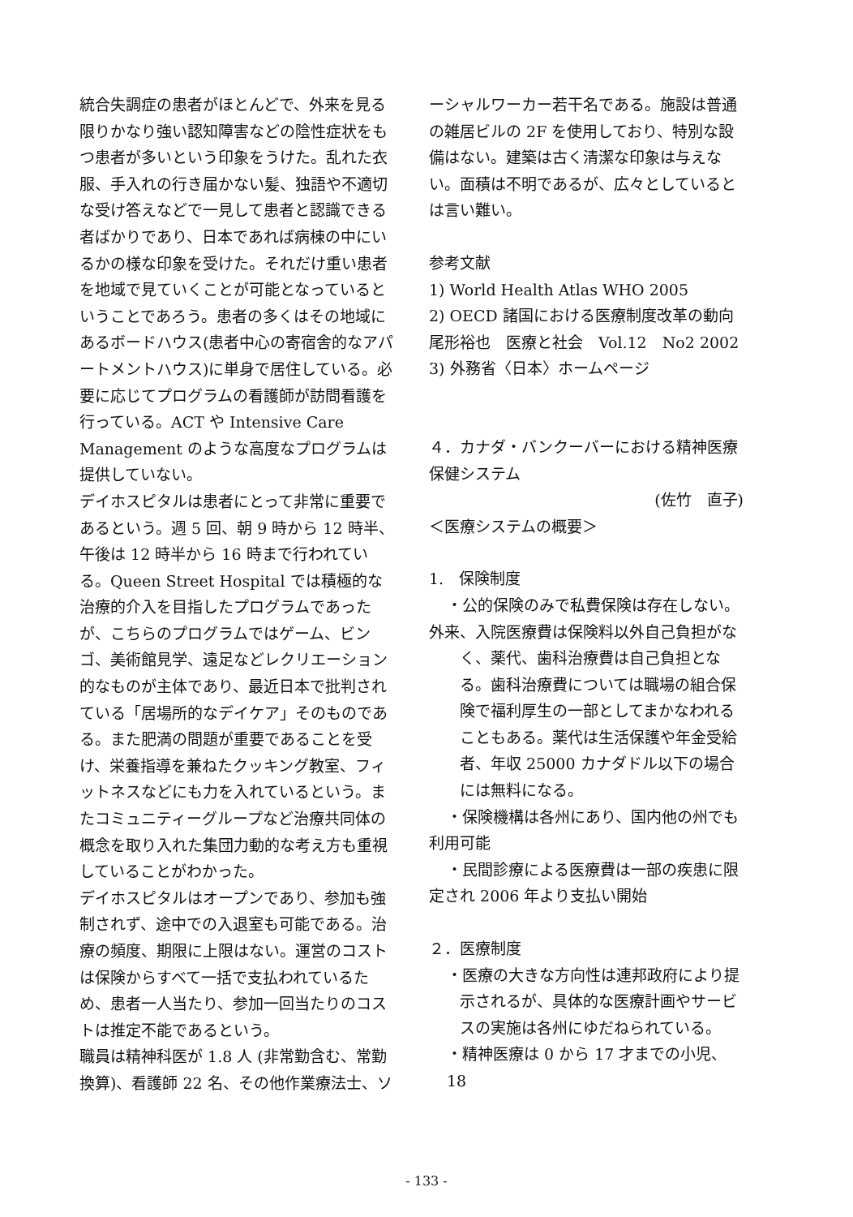統合失調症の患者がほとんどで、外来を見る限りかなり強い認知障害などの陰性症状をもつ患者が多いという印象をうけた。乱れた衣服、手入れの行き届かない髪、独語や不適切な受け答えなどで一見して患者と認識できる者ばかりであり、日本であれば病棟の中にいるかの様な印象を受けた。それだけ重い患者を地域で見ていくことが可能となっているということであろう。患者の多くはその地域にあるボードハウス(患者中心の寄宿舎的なアパートメントハウス)に単身で居住している。必要に応じてプログラムの看護師が訪問看護を行っている。ACT や Intensive Care Management のような高度なプログラムは提供していない。
デイホスピタルは患者にとって非常に重要であるという。週 5 回、朝 9 時から 12 時半、午後は 12 時半から 16 時まで行われている。Queen Street Hospital では積極的な治療的介入を目指したプログラムであったが、こちらのプログラムではゲーム、ビンゴ、美術館見学、遠足などレクリエーション的なものが主体であり、最近日本で批判されている「居場所的なデイケア」そのものである。また肥満の問題が重要であることを受け、栄養指導を兼ねたクッキング教室、フィットネスなどにも力を入れているという。またコミュニティーグループなど治療共同体の概念を取り入れた集団力動的な考え方も重視していることがわかった。
デイホスピタルはオープンであり、参加も強制されず、途中での入退室も可能である。治療の頻度、期限に上限はない。運営のコストは保険からすべて一括で支払われているため、患者一人当たり、参加一回当たりのコストは推定不能であるという。
職員は精神科医が 1.8 人 (非常勤含む、常勤換算)、看護師 22 名、その他作業療法士、ソ
ーシャルワーカー若干名である。施設は普通の雑居ビルの 2F を使用しており、特別な設備はない。建築は古く清潔な印象は与えない。面積は不明であるが、広々としているとは言い難い。
参考文献
1) World Health Atlas WHO 2005
2) OECD 諸国における医療制度改革の動向 尾形裕也　医療と社会　Vol.12　No2 2002
3) 外務省〈日本〉ホームページ
４．カナダ・バンクーバーにおける精神医療保健システム
(佐竹　直子)
＜医療システムの概要＞
1.　保険制度
・公的保険のみで私費保険は存在しない。
外来、入院医療費は保険料以外自己負担がな
く、薬代、歯科治療費は自己負担となる。歯科治療費については職場の組合保険で福利厚生の一部としてまかなわれることもある。薬代は生活保護や年金受給者、年収 25000 カナダドル以下の場合には無料になる。
・保険機構は各州にあり、国内他の州でも
利用可能
・民間診療による医療費は一部の疾患に限
定され 2006 年より支払い開始
２．医療制度
・医療の大きな方向性は連邦政府により提
示されるが、具体的な医療計画やサービスの実施は各州にゆだねられている。
・精神医療は 0 から 17 才までの小児、18
- 133 -